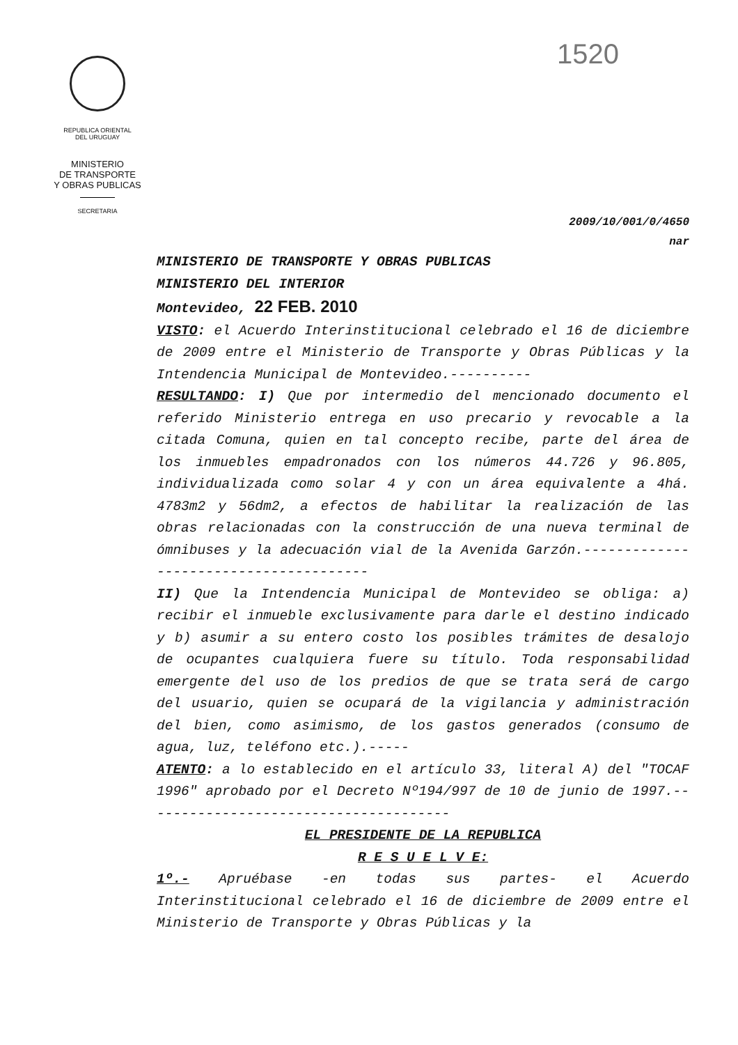REPUBLICA ORIENTAL
DEL URUGUAY
MINISTERIO
DE TRANSPORTE
Y OBRAS PUBLICAS
SECRETARIA
1520
2009/10/001/0/4650
nar
MINISTERIO DE TRANSPORTE Y OBRAS PUBLICAS
MINISTERIO DEL INTERIOR
Montevideo, 22 FEB. 2010
VISTO: el Acuerdo Interinstitucional celebrado el 16 de diciembre de 2009 entre el Ministerio de Transporte y Obras Públicas y la Intendencia Municipal de Montevideo.----------
RESULTANDO: I) Que por intermedio del mencionado documento el referido Ministerio entrega en uso precario y revocable a la citada Comuna, quien en tal concepto recibe, parte del área de los inmuebles empadronados con los números 44.726 y 96.805, individualizada como solar 4 y con un área equivalente a 4há. 4783m2 y 56dm2, a efectos de habilitar la realización de las obras relacionadas con la construcción de una nueva terminal de ómnibuses y la adecuación vial de la Avenida Garzón.---------------------------------------
II) Que la Intendencia Municipal de Montevideo se obliga: a) recibir el inmueble exclusivamente para darle el destino indicado y b) asumir a su entero costo los posibles trámites de desalojo de ocupantes cualquiera fuere su título. Toda responsabilidad emergente del uso de los predios de que se trata será de cargo del usuario, quien se ocupará de la vigilancia y administración del bien, como asimismo, de los gastos generados (consumo de agua, luz, teléfono etc.).-----
ATENTO: a lo establecido en el artículo 33, literal A) del "TOCAF 1996" aprobado por el Decreto Nº194/997 de 10 de junio de 1997.--------------------------------------
EL PRESIDENTE DE LA REPUBLICA
R E S U E L V E:
1º.- Apruébase -en todas sus partes- el Acuerdo Interinstitucional celebrado el 16 de diciembre de 2009 entre el Ministerio de Transporte y Obras Públicas y la